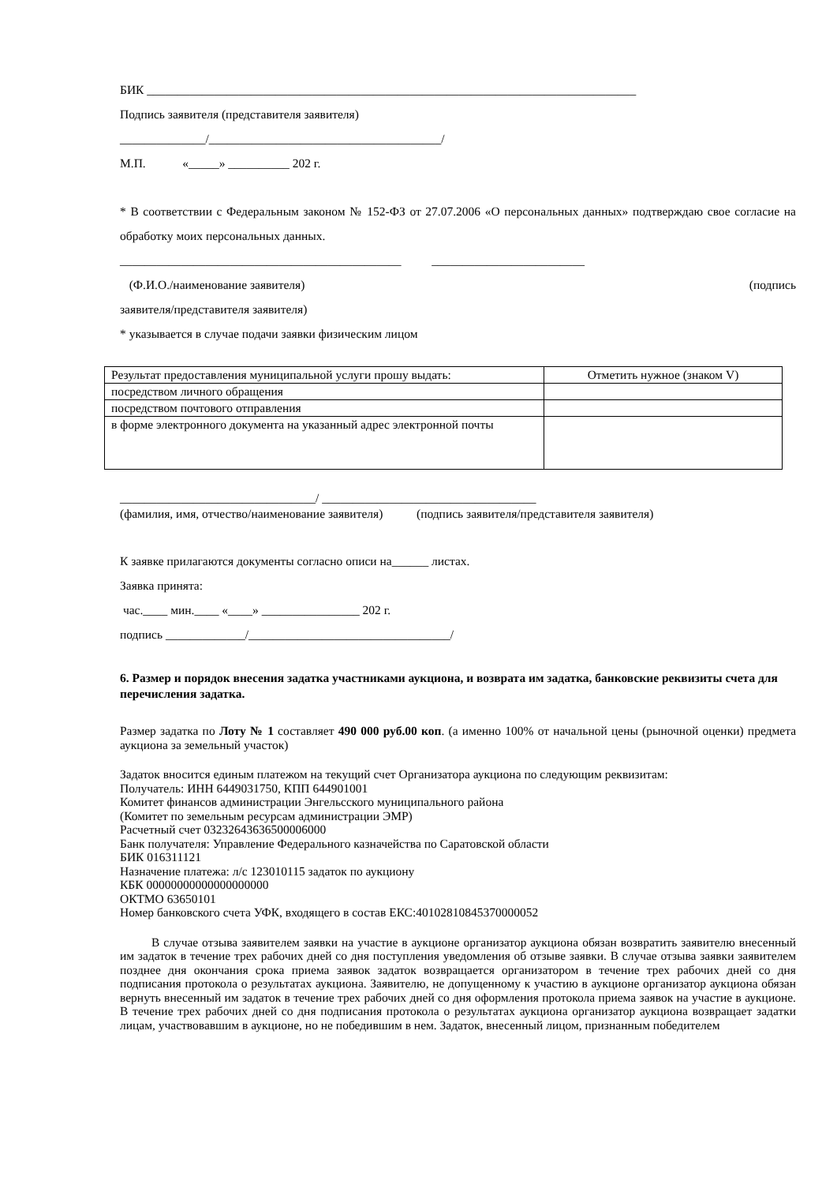БИК ________________________________________________________________________________
Подпись заявителя (представителя заявителя)
______________/______________________________________/
М.П. «_____» __________ 202 г.
* В соответствии с Федеральным законом № 152-ФЗ от 27.07.2006 «О персональных данных» подтверждаю свое согласие на обработку моих персональных данных.
______________________________________________ _________________________
(Ф.И.О./наименование заявителя) (подпись
заявителя/представителя заявителя)
* указывается в случае подачи заявки физическим лицом
| Результат предоставления муниципальной услуги прошу выдать: | Отметить нужное (знаком V) |
| посредством личного обращения | |
| посредством почтового отправления | |
| в форме электронного документа на указанный адрес электронной почты | |
________________________________/ ___________________________________
(фамилия, имя, отчество/наименование заявителя) (подпись заявителя/представителя заявителя)
К заявке прилагаются документы согласно описи на______ листах.
Заявка принята:
час.____ мин.____ «____» ________________ 202 г.
подпись _____________/_________________________________/
6. Размер и порядок внесения задатка участниками аукциона, и возврата им задатка, банковские реквизиты счета для перечисления задатка.
Размер задатка по Лоту № 1 составляет 490 000 руб.00 коп. (а именно 100% от начальной цены (рыночной оценки) предмета аукциона за земельный участок)
Задаток вносится единым платежом на текущий счет Организатора аукциона по следующим реквизитам:
Получатель: ИНН 6449031750, КПП 644901001
Комитет финансов администрации Энгельсского муниципального района
(Комитет по земельным ресурсам администрации ЭМР)
Расчетный счет 03232643636500006000
Банк получателя: Управление Федерального казначейства по Саратовской области
БИК 016311121
Назначение платежа: л/с 123010115 задаток по аукциону
КБК 00000000000000000000
ОКТМО 63650101
Номер банковского счета УФК, входящего в состав ЕКС:40102810845370000052
В случае отзыва заявителем заявки на участие в аукционе организатор аукциона обязан возвратить заявителю внесенный им задаток в течение трех рабочих дней со дня поступления уведомления об отзыве заявки. В случае отзыва заявки заявителем позднее дня окончания срока приема заявок задаток возвращается организатором в течение трех рабочих дней со дня подписания протокола о результатах аукциона. Заявителю, не допущенному к участию в аукционе организатор аукциона обязан вернуть внесенный им задаток в течение трех рабочих дней со дня оформления протокола приема заявок на участие в аукционе. В течение трех рабочих дней со дня подписания протокола о результатах аукциона организатор аукциона возвращает задатки лицам, участвовавшим в аукционе, но не победившим в нем. Задаток, внесенный лицом, признанным победителем